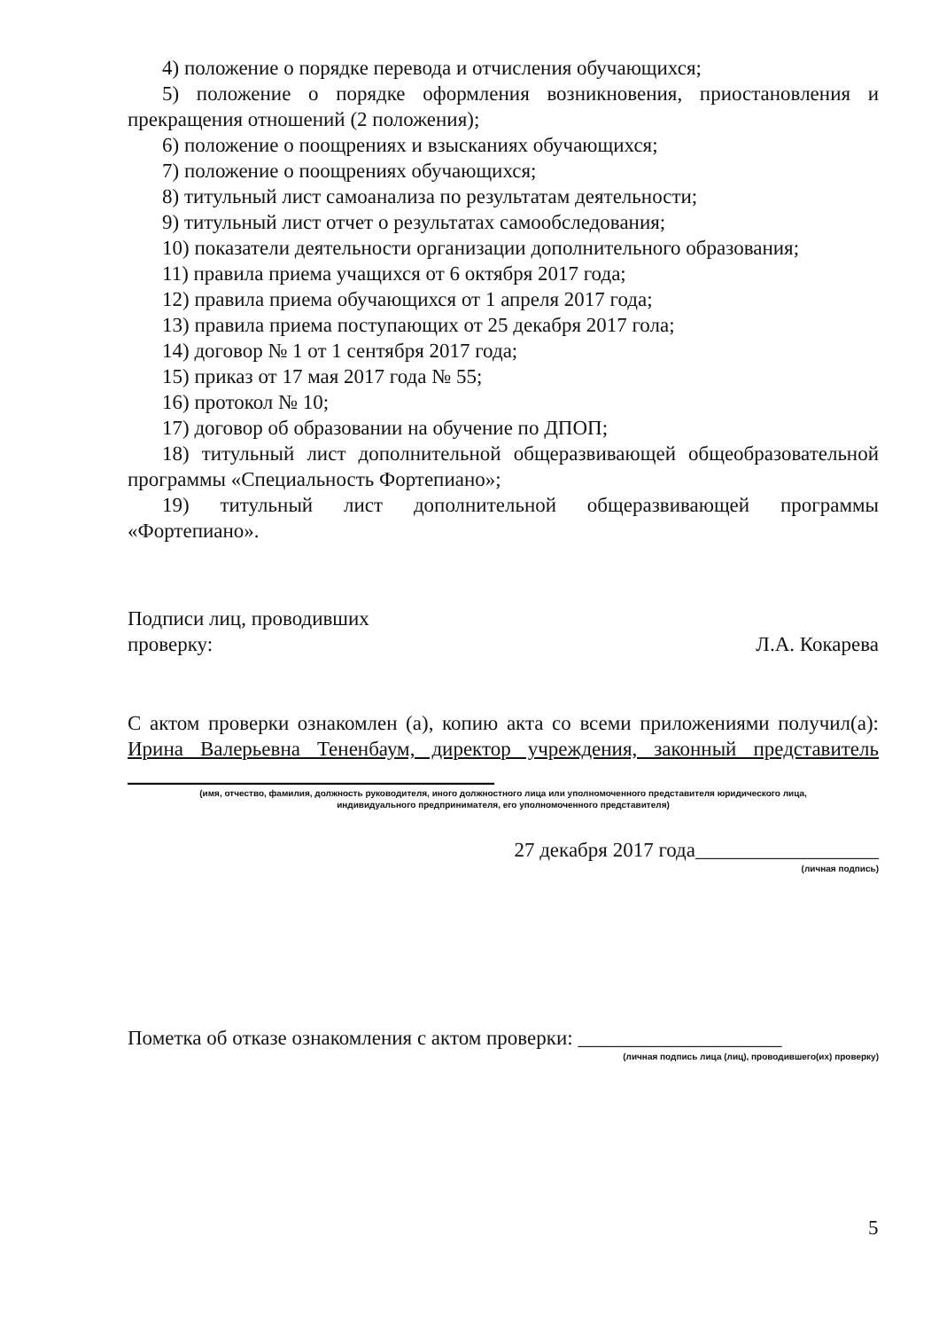4) положение о порядке перевода и отчисления обучающихся;
5) положение о порядке оформления возникновения, приостановления и прекращения отношений (2 положения);
6) положение о поощрениях и взысканиях обучающихся;
7) положение о поощрениях обучающихся;
8) титульный лист самоанализа по результатам деятельности;
9) титульный лист отчет о результатах самообследования;
10) показатели деятельности организации дополнительного образования;
11) правила приема учащихся от 6 октября 2017 года;
12) правила приема обучающихся от 1 апреля 2017 года;
13) правила приема поступающих от 25 декабря 2017 гола;
14) договор № 1 от 1 сентября 2017 года;
15) приказ от 17 мая 2017 года № 55;
16) протокол № 10;
17) договор об образовании на обучение по ДПОП;
18) титульный лист дополнительной общеразвивающей общеобразовательной программы «Специальность Фортепиано»;
19) титульный лист дополнительной общеразвивающей программы «Фортепиано».
Подписи лиц, проводивших
проверку:
Л.А. Кокарева
С актом проверки ознакомлен (а), копию акта со всеми приложениями получил(а): Ирина Валерьевна Тененбаум, директор учреждения, законный представитель ____________________________________
(имя, отчество, фамилия, должность руководителя, иного должностного лица или уполномоченного представителя юридического лица,
индивидуального предпринимателя, его уполномоченного представителя)
27 декабря 2017 года__________________
(личная подпись)
Пометка об отказе ознакомления с актом проверки: ____________________
(личная подпись лица (лиц), проводившего(их) проверку)
5